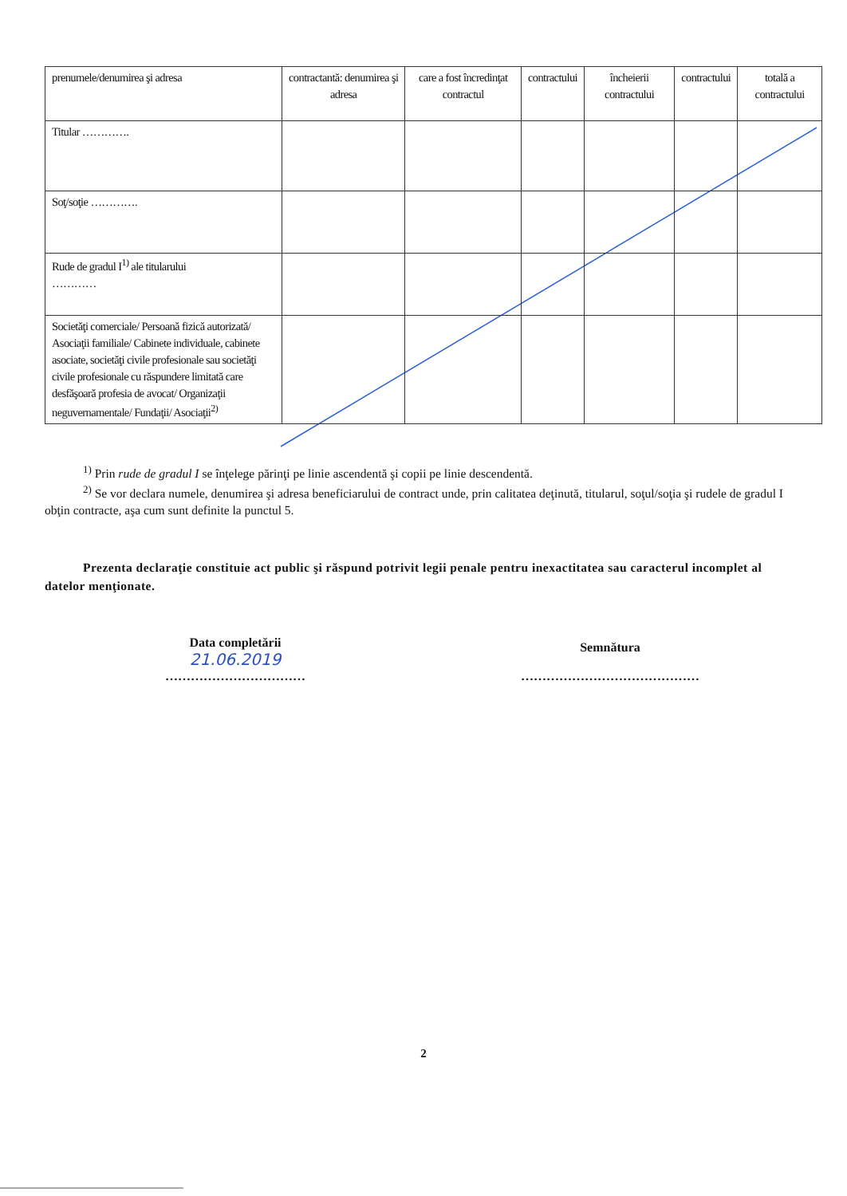| prenumele/denumirea şi adresa | contractantă: denumirea şi adresa | care a fost încredinţat contractul | contractului | încheierii contractului | contractului | totală a contractului |
| Titular …………. | | | | | | |
| Soţ/soţie …………. | | | | | | |
| Rude de gradul I<sup>1)</sup> ale titularului ………… | | | | | | |
| Societăţi comerciale/ Persoană fizică autorizată/ Asociaţii familiale/ Cabinete individuale, cabinete asociate, societăţi civile profesionale sau societăţi civile profesionale cu răspundere limitată care desfăşoară profesia de avocat/ Organizaţii neguvernamentale/ Fundaţii/ Asociaţii<sup>2)</sup> | | | | | | |
<sup>1)</sup> Prin rude de gradul I se înţelege părinţi pe linie ascendentă şi copii pe linie descendentă.
<sup>2)</sup> Se vor declara numele, denumirea şi adresa beneficiarului de contract unde, prin calitatea deţinută, titularul, soţul/soţia şi rudele de gradul I obţin contracte, aşa cum sunt definite la punctul 5.
Prezenta declaraţie constituie act public şi răspund potrivit legii penale pentru inexactitatea sau caracterul incomplet al datelor menţionate.
Data completării
21.06.2019
……………………………
Semnătura
……………………………………
2